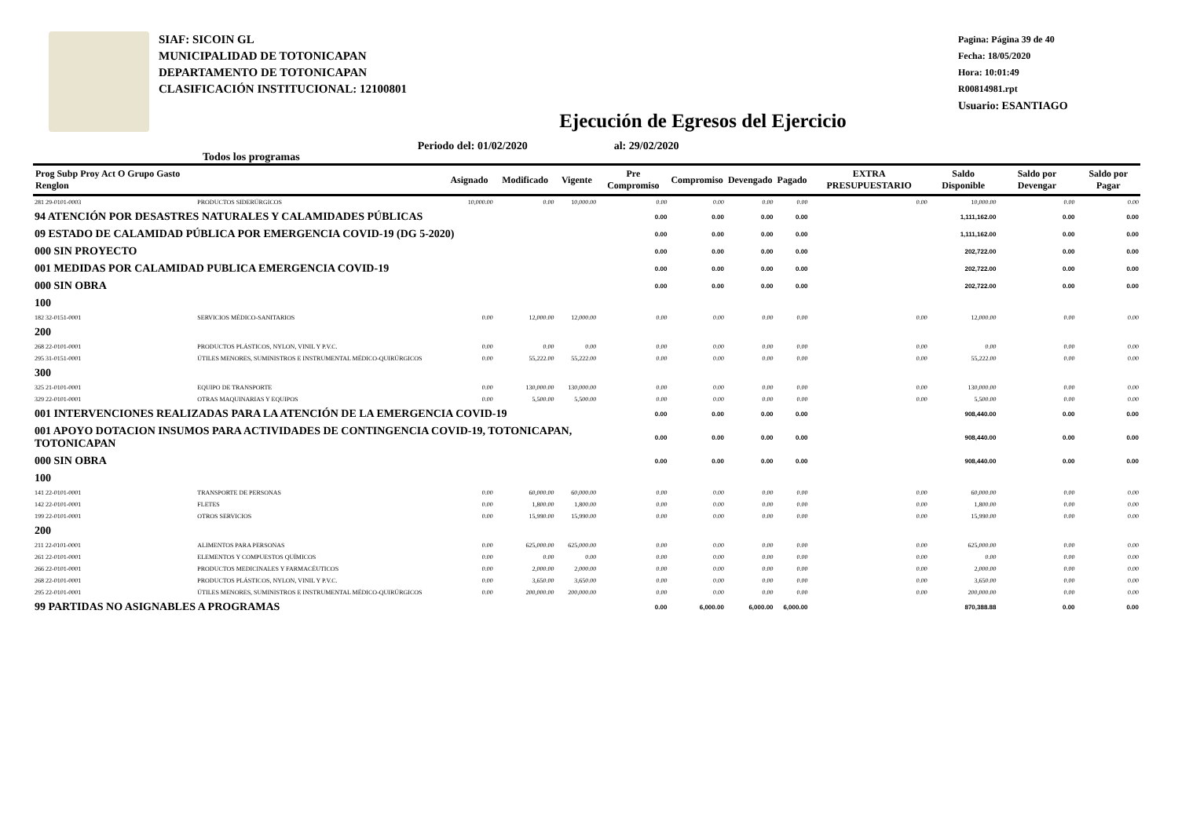SIAF: SICOIN GL
MUNICIPALIDAD DE TOTONICAPAN
DEPARTAMENTO DE TOTONICAPAN
CLASIFICACIÓN INSTITUCIONAL: 12100801
Pagina: Página 39 de 40
Fecha: 18/05/2020
Hora: 10:01:49
R00814981.rpt
Usuario: ESANTIAGO
Ejecución de Egresos del Ejercicio
Todos los programas Periodo del: 01/02/2020 al: 29/02/2020
| Prog Subp Proy Act O Grupo Gasto Renglon | | Asignado | Modificado | Vigente | Pre Compromiso | Compromiso | Devengado | Pagado | EXTRA PRESUPUESTARIO | Saldo Disponible | Saldo por Devengar | Saldo por Pagar |
| --- | --- | --- | --- | --- | --- | --- | --- | --- | --- | --- | --- | --- |
| 281 29-0101-0003 | PRODUCTOS SIDERÚRGICOS | 10,000.00 | 0.00 | 10,000.00 | 0.00 | 0.00 | 0.00 | 0.00 | 0.00 | 10,000.00 | 0.00 | 0.00 |
| 94 ATENCIÓN POR DESASTRES NATURALES Y CALAMIDADES PÚBLICAS | | | | | 0.00 | 0.00 | 0.00 | 0.00 | | 1,111,162.00 | 0.00 | 0.00 |
| 09 ESTADO DE CALAMIDAD PÚBLICA POR EMERGENCIA COVID-19 (DG 5-2020) | | | | | 0.00 | 0.00 | 0.00 | 0.00 | | 1,111,162.00 | 0.00 | 0.00 |
| 000 SIN PROYECTO | | | | | 0.00 | 0.00 | 0.00 | 0.00 | | 202,722.00 | 0.00 | 0.00 |
| 001 MEDIDAS POR CALAMIDAD PUBLICA EMERGENCIA COVID-19 | | | | | 0.00 | 0.00 | 0.00 | 0.00 | | 202,722.00 | 0.00 | 0.00 |
| 000 SIN OBRA | | | | | 0.00 | 0.00 | 0.00 | 0.00 | | 202,722.00 | 0.00 | 0.00 |
| 100 | | | | | | | | | | | | |
| 182 32-0151-0001 | SERVICIOS MÉDICO-SANITARIOS | 0.00 | 12,000.00 | 12,000.00 | 0.00 | 0.00 | 0.00 | 0.00 | 0.00 | 12,000.00 | 0.00 | 0.00 |
| 200 | | | | | | | | | | | | |
| 268 22-0101-0001 | PRODUCTOS PLÁSTICOS, NYLON, VINIL Y P.V.C. | 0.00 | 0.00 | 0.00 | 0.00 | 0.00 | 0.00 | 0.00 | 0.00 | 0.00 | 0.00 | 0.00 |
| 295 31-0151-0001 | ÚTILES MENORES, SUMINISTROS E INSTRUMENTAL MÉDICO-QUIRÚRGICOS | 0.00 | 55,222.00 | 55,222.00 | 0.00 | 0.00 | 0.00 | 0.00 | 0.00 | 55,222.00 | 0.00 | 0.00 |
| 300 | | | | | | | | | | | | |
| 325 21-0101-0001 | EQUIPO DE TRANSPORTE | 0.00 | 130,000.00 | 130,000.00 | 0.00 | 0.00 | 0.00 | 0.00 | 0.00 | 130,000.00 | 0.00 | 0.00 |
| 329 22-0101-0001 | OTRAS MAQUINARIAS Y EQUIPOS | 0.00 | 5,500.00 | 5,500.00 | 0.00 | 0.00 | 0.00 | 0.00 | 0.00 | 5,500.00 | 0.00 | 0.00 |
| 001 INTERVENCIONES REALIZADAS PARA LA ATENCIÓN DE LA EMERGENCIA COVID-19 | | | | | 0.00 | 0.00 | 0.00 | 0.00 | | 908,440.00 | 0.00 | 0.00 |
| 001 APOYO DOTACION INSUMOS PARA ACTIVIDADES DE CONTINGENCIA COVID-19, TOTONICAPAN, TOTONICAPAN | | | | | 0.00 | 0.00 | 0.00 | 0.00 | | 908,440.00 | 0.00 | 0.00 |
| 000 SIN OBRA | | | | | 0.00 | 0.00 | 0.00 | 0.00 | | 908,440.00 | 0.00 | 0.00 |
| 100 | | | | | | | | | | | | |
| 141 22-0101-0001 | TRANSPORTE DE PERSONAS | 0.00 | 60,000.00 | 60,000.00 | 0.00 | 0.00 | 0.00 | 0.00 | 0.00 | 60,000.00 | 0.00 | 0.00 |
| 142 22-0101-0001 | FLETES | 0.00 | 1,800.00 | 1,800.00 | 0.00 | 0.00 | 0.00 | 0.00 | 0.00 | 1,800.00 | 0.00 | 0.00 |
| 199 22-0101-0001 | OTROS SERVICIOS | 0.00 | 15,990.00 | 15,990.00 | 0.00 | 0.00 | 0.00 | 0.00 | 0.00 | 15,990.00 | 0.00 | 0.00 |
| 200 | | | | | | | | | | | | |
| 211 22-0101-0001 | ALIMENTOS PARA PERSONAS | 0.00 | 625,000.00 | 625,000.00 | 0.00 | 0.00 | 0.00 | 0.00 | 0.00 | 625,000.00 | 0.00 | 0.00 |
| 261 22-0101-0001 | ELEMENTOS Y COMPUESTOS QUÍMICOS | 0.00 | 0.00 | 0.00 | 0.00 | 0.00 | 0.00 | 0.00 | 0.00 | 0.00 | 0.00 | 0.00 |
| 266 22-0101-0001 | PRODUCTOS MEDICINALES Y FARMACÉUTICOS | 0.00 | 2,000.00 | 2,000.00 | 0.00 | 0.00 | 0.00 | 0.00 | 0.00 | 2,000.00 | 0.00 | 0.00 |
| 268 22-0101-0001 | PRODUCTOS PLÁSTICOS, NYLON, VINIL Y P.V.C. | 0.00 | 3,650.00 | 3,650.00 | 0.00 | 0.00 | 0.00 | 0.00 | 0.00 | 3,650.00 | 0.00 | 0.00 |
| 295 22-0101-0001 | ÚTILES MENORES, SUMINISTROS E INSTRUMENTAL MÉDICO-QUIRÚRGICOS | 0.00 | 200,000.00 | 200,000.00 | 0.00 | 0.00 | 0.00 | 0.00 | 0.00 | 200,000.00 | 0.00 | 0.00 |
| 99 PARTIDAS NO ASIGNABLES A PROGRAMAS | | | | | 0.00 | 6,000.00 | 6,000.00 | 6,000.00 | | 870,388.88 | 0.00 | 0.00 |